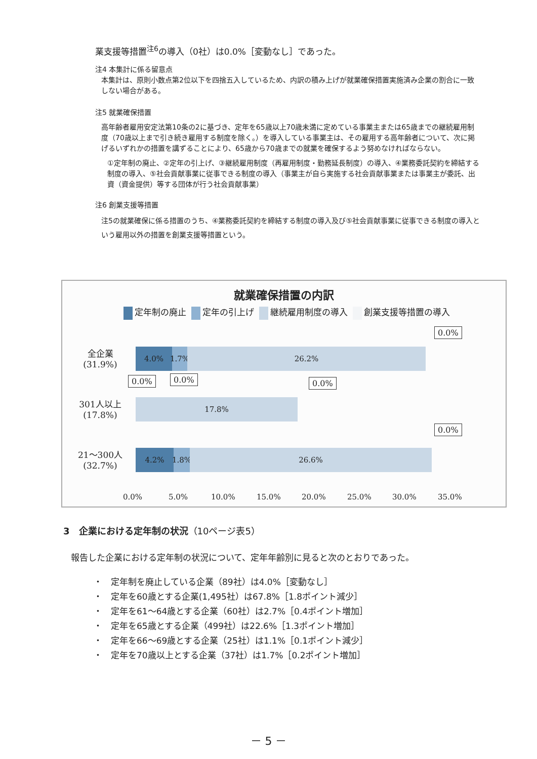業支援等措置<sup>注6</sup>の導入（0社）は0.0%［変動なし］であった。
注4 本集計に係る留意点
本集計は、原則小数点第2位以下を四捨五入しているため、内訳の積み上げが就業確保措置実施済み企業の割合に一致しない場合がある。
注5 就業確保措置
高年齢者雇用安定法第10条の2に基づき、定年を65歳以上70歳未満に定めている事業主または65歳までの継続雇用制度（70歳以上まで引き続き雇用する制度を除く。）を導入している事業主は、その雇用する高年齢者について、次に掲げるいずれかの措置を講ずることにより、65歳から70歳までの就業を確保するよう努めなければならない。
①定年制の廃止、②定年の引上げ、③継続雇用制度（再雇用制度・勤務延長制度）の導入、④業務委託契約を締結する制度の導入、⑤社会貢献事業に従事できる制度の導入（事業主が自ら実施する社会貢献事業または事業主が委託、出資（資金提供）等する団体が行う社会貢献事業）
注6 創業支援等措置
注5の就業確保に係る措置のうち、④業務委託契約を締結する制度の導入及び⑤社会貢献事業に従事できる制度の導入という雇用以外の措置を創業支援等措置という。
就業確保措置の内訳
定年制の廃止 定年の引上げ 継続雇用制度の導入 創業支援等措置の導入
全企業
(31.9%)
4.0% 1.7%
26.2%
0.0%
0.0% 0.0%
301人以上
(17.8%)
17.8%
0.0%
0.0%
21〜300人
(32.7%)
4.2% 1.8%
26.6%
0.0% 5.0% 10.0% 15.0% 20.0% 25.0% 30.0% 35.0%
3　企業における定年制の状況（10ページ表5）
報告した企業における定年制の状況について、定年年齢別に見ると次のとおりであった。
・　定年制を廃止している企業（89社）は4.0%［変動なし］
・　定年を60歳とする企業(1,495社）は67.8%［1.8ポイント減少］
・　定年を61〜64歳とする企業（60社）は2.7%［0.4ポイント増加］
・　定年を65歳とする企業（499社）は22.6%［1.3ポイント増加］
・　定年を66〜69歳とする企業（25社）は1.1%［0.1ポイント減少］
・　定年を70歳以上とする企業（37社）は1.7%［0.2ポイント増加］
－ 5 －